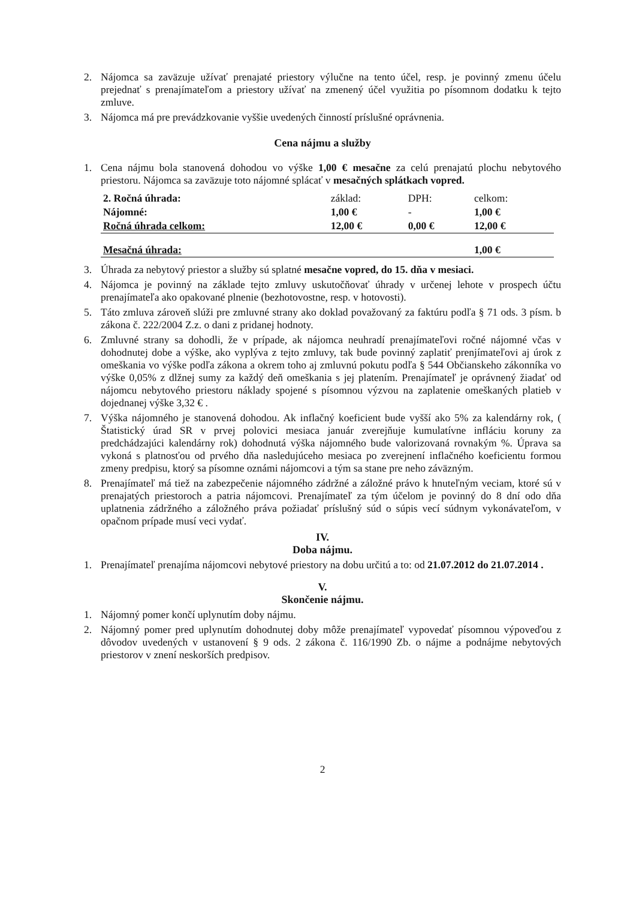2. Nájomca sa zaväzuje užívať prenajaté priestory výlučne na tento účel, resp. je povinný zmenu účelu prejednať s prenajímateľom a priestory užívať na zmenený účel využitia po písomnom dodatku k tejto zmluve.
3. Nájomca má pre prevádzkovanie vyššie uvedených činností príslušné oprávnenia.
Cena nájmu a služby
1. Cena nájmu bola stanovená dohodou vo výške 1,00 € mesačne za celú prenajatú plochu nebytového priestoru. Nájomca sa zaväzuje toto nájomné splácať v mesačných splátkach vopred.
| 2. Ročná úhrada: | základ: | DPH: | celkom: |
| Nájomné: | 1,00 € | - | 1,00 € |
| Ročná úhrada celkom: | 12,00 € | 0,00 € | 12,00 € |
| Mesačná úhrada: | | | 1,00 € |
3. Úhrada za nebytový priestor a služby sú splatné mesačne vopred, do 15. dňa v mesiaci.
4. Nájomca je povinný na základe tejto zmluvy uskutočňovať úhrady v určenej lehote v prospech účtu prenajímateľa ako opakované plnenie (bezhotovostne, resp. v hotovosti).
5. Táto zmluva zároveň slúži pre zmluvné strany ako doklad považovaný za faktúru podľa § 71 ods. 3 písm. b zákona č. 222/2004 Z.z. o dani z pridanej hodnoty.
6. Zmluvné strany sa dohodli, že v prípade, ak nájomca neuhradí prenajímateľovi ročné nájomné včas v dohodnutej dobe a výške, ako vyplýva z tejto zmluvy, tak bude povinný zaplatiť prenjímateľovi aj úrok z omeškania vo výške podľa zákona a okrem toho aj zmluvnú pokutu podľa § 544 Občianskeho zákonníka vo výške 0,05% z dlžnej sumy za každý deň omeškania s jej platením. Prenajímateľ je oprávnený žiadať od nájomcu nebytového priestoru náklady spojené s písomnou výzvou na zaplatenie omeškaných platieb v dojednanej výške 3,32 € .
7. Výška nájomného je stanovená dohodou. Ak inflačný koeficient bude vyšší ako 5% za kalendárny rok, ( Štatistický úrad SR v prvej polovici mesiaca január zverejňuje kumulatívne infláciu koruny za predchádzajúci kalendárny rok) dohodnutá výška nájomného bude valorizovaná rovnakým %. Úprava sa vykoná s platnosťou od prvého dňa nasledujúceho mesiaca po zverejnení inflačného koeficientu formou zmeny predpisu, ktorý sa písomne oznámi nájomcovi a tým sa stane pre neho záväzným.
8. Prenajímateľ má tiež na zabezpečenie nájomného zádržné a záložné právo k hnuteľným veciam, ktoré sú v prenajatých priestoroch a patria nájomcovi. Prenajímateľ za tým účelom je povinný do 8 dní odo dňa uplatnenia zádržného a záložného práva požiadať príslušný súd o súpis vecí súdnym vykonávateľom, v opačnom prípade musí veci vydať.
IV.
Doba nájmu.
1. Prenajímateľ prenajíma nájomcovi nebytové priestory na dobu určitú a to: od 21.07.2012 do 21.07.2014 .
V.
Skončenie nájmu.
1. Nájomný pomer končí uplynutím doby nájmu.
2. Nájomný pomer pred uplynutím dohodnutej doby môže prenajímateľ vypovedať písomnou výpoveďou z dôvodov uvedených v ustanovení § 9 ods. 2 zákona č. 116/1990 Zb. o nájme a podnájme nebytových priestorov v znení neskorších predpisov.
2